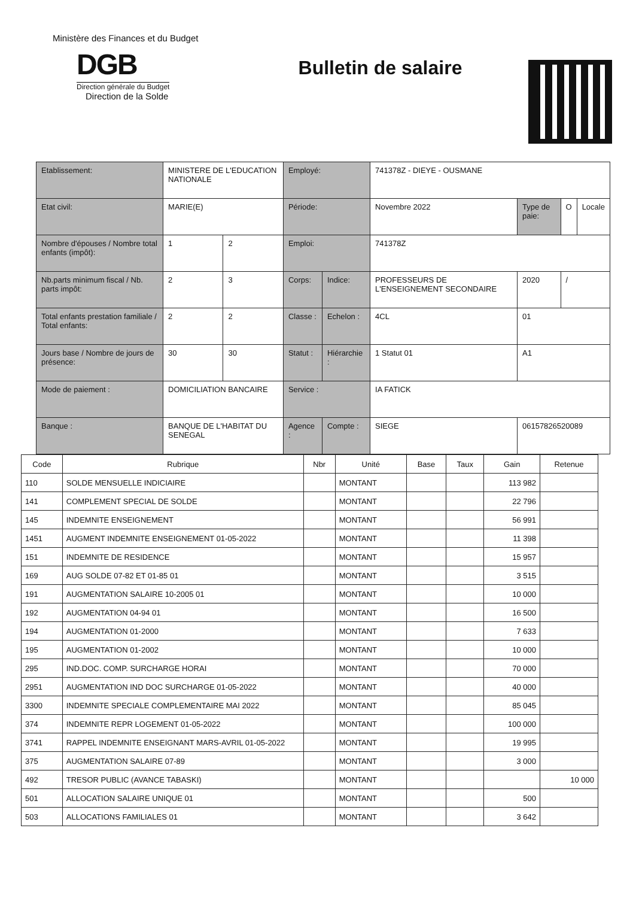Ministère des Finances et du Budget
DGB
Direction générale du Budget
Direction de la Solde
Bulletin de salaire
| Etablissement: | MINISTERE DE L'EDUCATION NATIONALE | | Employé: | | 741378Z - DIEYE - OUSMANE | | | |
| Etat civil: | MARIE(E) | | Période: | | Novembre 2022 | Type de paie: | O | Locale |
| Nombre d'épouses / Nombre total enfants (impôt): | 1 | 2 | Emploi: | | 741378Z | | | |
| Nb.parts minimum fiscal / Nb. parts impôt: | 2 | 3 | Corps: | Indice: | PROFESSEURS DE L'ENSEIGNEMENT SECONDAIRE | 2020 | / | |
| Total enfants prestation familiale / Total enfants: | 2 | 2 | Classe : | Echelon : | 4CL | 01 | | |
| Jours base / Nombre de jours de présence: | 30 | 30 | Statut : | Hiérarchie : | 1 Statut 01 | A1 | | |
| Mode de paiement : | DOMICILIATION BANCAIRE | | Service : | | IA FATICK | | | |
| Banque : | BANQUE DE L'HABITAT DU SENEGAL | | Agence : | Compte : | SIEGE | 06157826520089 | | |
| Code | Rubrique | Nbr | Unité | Base | Taux | Gain | Retenue |
| --- | --- | --- | --- | --- | --- | --- | --- |
| 110 | SOLDE MENSUELLE INDICIAIRE | | MONTANT | | | 113 982 | |
| 141 | COMPLEMENT SPECIAL DE SOLDE | | MONTANT | | | 22 796 | |
| 145 | INDEMNITE ENSEIGNEMENT | | MONTANT | | | 56 991 | |
| 1451 | AUGMENT INDEMNITE ENSEIGNEMENT 01-05-2022 | | MONTANT | | | 11 398 | |
| 151 | INDEMNITE DE RESIDENCE | | MONTANT | | | 15 957 | |
| 169 | AUG SOLDE 07-82 ET 01-85 01 | | MONTANT | | | 3 515 | |
| 191 | AUGMENTATION SALAIRE 10-2005 01 | | MONTANT | | | 10 000 | |
| 192 | AUGMENTATION 04-94 01 | | MONTANT | | | 16 500 | |
| 194 | AUGMENTATION 01-2000 | | MONTANT | | | 7 633 | |
| 195 | AUGMENTATION 01-2002 | | MONTANT | | | 10 000 | |
| 295 | IND.DOC. COMP. SURCHARGE HORAI | | MONTANT | | | 70 000 | |
| 2951 | AUGMENTATION IND DOC SURCHARGE 01-05-2022 | | MONTANT | | | 40 000 | |
| 3300 | INDEMNITE SPECIALE COMPLEMENTAIRE MAI 2022 | | MONTANT | | | 85 045 | |
| 374 | INDEMNITE REPR LOGEMENT 01-05-2022 | | MONTANT | | | 100 000 | |
| 3741 | RAPPEL INDEMNITE ENSEIGNANT MARS-AVRIL 01-05-2022 | | MONTANT | | | 19 995 | |
| 375 | AUGMENTATION SALAIRE 07-89 | | MONTANT | | | 3 000 | |
| 492 | TRESOR PUBLIC (AVANCE TABASKI) | | MONTANT | | | | 10 000 |
| 501 | ALLOCATION SALAIRE UNIQUE 01 | | MONTANT | | | 500 | |
| 503 | ALLOCATIONS FAMILIALES 01 | | MONTANT | | | 3 642 | |